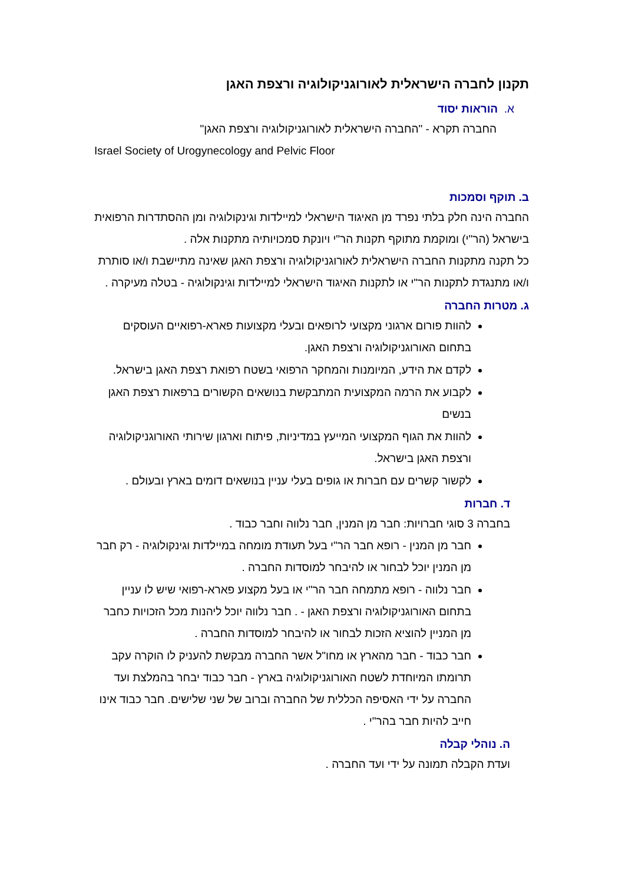תקנון לחברה הישראלית לאורוגניקולוגיה ורצפת האגן
א. הוראות יסוד
החברה תקרא - "החברה הישראלית לאורוגניקולוגיה ורצפת האגן"
Israel Society of Urogynecology and Pelvic Floor
ב. תוקף וסמכות
החברה הינה חלק בלתי נפרד מן האיגוד הישראלי למיילדות וגינקולוגיה ומן ההסתדרות הרפואית בישראל (הר"י) ומוקמת מתוקף תקנות הר"י ויונקת סמכויותיה מתקנות אלה .
כל תקנה מתקנות החברה הישראלית לאורוגניקולוגיה ורצפת האגן שאינה מתיישבת ו/או סותרת ו/או מתנגדת לתקנות הר"י או לתקנות האיגוד הישראלי למיילדות וגינקולוגיה - בטלה מעיקרה .
ג. מטרות החברה
להוות פורום ארגוני מקצועי לרופאים ובעלי מקצועות פארא-רפואיים העוסקים בתחום האורוגניקולוגיה ורצפת האגן.
לקדם את הידע, המיומנות והמחקר הרפואי בשטח רפואת רצפת האגן בישראל.
לקבוע את הרמה המקצועית המתבקשת בנושאים הקשורים ברפאות רצפת האגן בנשים
להוות את הגוף המקצועי המייעץ במדיניות, פיתוח וארגון שירותי האורוגניקולוגיה ורצפת האגן בישראל.
לקשור קשרים עם חברות או גופים בעלי עניין בנושאים דומים בארץ ובעולם .
ד. חברות
בחברה 3 סוגי חברויות: חבר מן המנין, חבר נלווה וחבר כבוד .
חבר מן המנין - רופא חבר הר"י בעל תעודת מומחה במיילדות וגינקולוגיה - רק חבר מן המנין יוכל לבחור או להיבחר למוסדות החברה .
חבר נלווה - רופא מתמחה חבר הר"י או בעל מקצוע פארא-רפואי שיש לו עניין בתחום האורוגניקולוגיה ורצפת האגן - . חבר נלווה יוכל ליהנות מכל הזכויות כחבר מן המניין להוציא הזכות לבחור או להיבחר למוסדות החברה .
חבר כבוד - חבר מהארץ או מחו"ל אשר החברה מבקשת להעניק לו הוקרה עקב תרומתו המיוחדת לשטח האורוגניקולוגיה בארץ - חבר כבוד יבחר בהמלצת ועד החברה על ידי האסיפה הכללית של החברה וברוב של שני שלישים. חבר כבוד אינו חייב להיות חבר בהר"י .
ה. נוהלי קבלה
ועדת הקבלה תמונה על ידי ועד החברה .